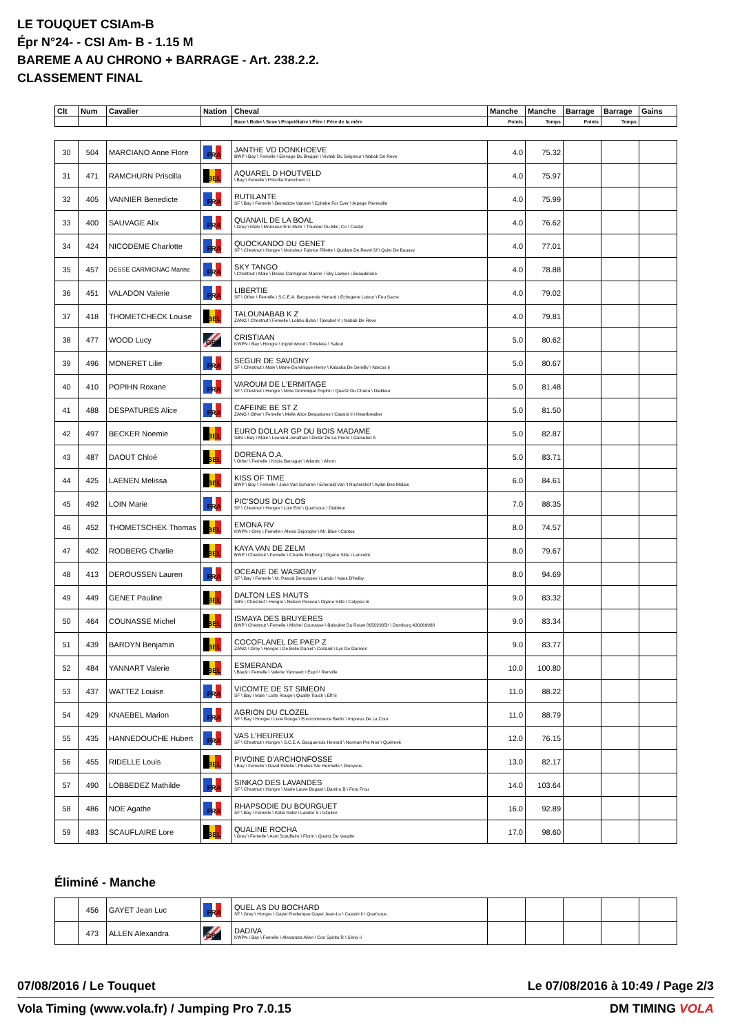LE TOUQUET CSIAm-B
Épr N°24- - CSI Am- B - 1.15 M
BAREME A AU CHRONO + BARRAGE - Art. 238.2.2.
CLASSEMENT FINAL
| Clt | Num | Cavalier | Nation | Cheval | Manche | Manche | Barrage | Barrage | Gains |
| --- | --- | --- | --- | --- | --- | --- | --- | --- | --- |
| | | | | Race \ Robe \ Sexe \ Propriétaire \ Père \ Père de la mère | Points | Temps | Points | Temps | |
| 30 | 504 | MARCIANO Anne Flore | FRA | JANTHE VD DONKHOEVE BWP \ Bay \ Femelle \ Elevage Du Blequin \ Vivaldi Du Seigneur \ Nabab De Reve | 4.0 | 75.32 | | | |
| 31 | 471 | RAMCHURN Priscilla | BEL | AQUAREL D HOUTVELD \ Bay \ Femelle \ Priscilla Ramchurn \ \ | 4.0 | 75.97 | | | |
| 32 | 405 | VANNIER Benedicte | FRA | RUTILANTE SF \ Bay \ Femelle \ Benedicte Vannier \ Ephebe For Ever \ Arpege Pierreville | 4.0 | 75.99 | | | |
| 33 | 400 | SAUVAGE Alix | FRA | QUANAIL DE LA BOAL \ Grey \ Male \ Monsieur Eric Muhr \ Thunder Du Blin, Co \ Castel | 4.0 | 76.62 | | | |
| 34 | 424 | NICODEME Charlotte | FRA | QUOCKANDO DU GENET SF \ Chestnut \ Hongre \ Monsieur Fabrice Fillette \ Quidam De Revel Sf \ Quito De Baussy | 4.0 | 77.01 | | | |
| 35 | 457 | DESSE CARMIGNAC Marine | FRA | SKY TANGO \ Chestnut \ Male \ Desse Carmignac Marine \ Sky Lawyer \ Beaudelaire | 4.0 | 78.88 | | | |
| 36 | 451 | VALADON Valerie | FRA | LIBERTIE SF \ Other \ Femelle \ S.C.E.A. Bacquenois Herrard \ Echogene Latour \ Feu Sacre | 4.0 | 79.02 | | | |
| 37 | 418 | THOMETCHECK Louise | BEL | TALOUNABAB K Z ZANG \ Chestnut \ Femelle \ Lobbo Bvba \ Taloubet K \ Nabab De Reve | 4.0 | 79.81 | | | |
| 38 | 477 | WOOD Lucy | GBR | CRISTIAAN KWPN \ Bay \ Hongre \ Ingrid Wood \ Timeless \ Saluut | 5.0 | 80.62 | | | |
| 39 | 496 | MONERET Lilie | FRA | SEGUR DE SAVIGNY SF \ Chestnut \ Male \ Marie-Dominique Henry \ Kalaska De Semilly \ Narcos Ii | 5.0 | 80.67 | | | |
| 40 | 410 | POPIHN Roxane | FRA | VAROUM DE L'ERMITAGE SF \ Chestnut \ Hongre \ Mme Dominique Popihn \ Quartz Du Chanu \ Diableur | 5.0 | 81.48 | | | |
| 41 | 488 | DESPATURES Alice | FRA | CAFEINE BE ST Z ZANG \ Other \ Femelle \ Melle Alice Despatures \ Cassini Ii \ Heartbreaker | 5.0 | 81.50 | | | |
| 42 | 497 | BECKER Noemie | BEL | EURO DOLLAR GP DU BOIS MADAME SBS \ Bay \ Male \ Leonard Jonathan \ Dollar De La Pierre \ Galoubet A | 5.0 | 82.87 | | | |
| 43 | 487 | DAOUT Chloé | BEL | DORENA O.A. \ Other \ Femelle \ Krizia Barragan \ Atlantic \ Ahorn | 5.0 | 83.71 | | | |
| 44 | 425 | LAENEN Melissa | BEL | KISS OF TIME BWP \ Bay \ Femelle \ Joke Van Scharen \ Emerald Van 't Ruytershof \ Aydin Des Malais | 6.0 | 84.61 | | | |
| 45 | 492 | LOIN Marie | FRA | PIC'SOUS DU CLOS SF \ Chestnut \ Hongre \ Loin Eric \ Quat'sous \ Diableur | 7.0 | 88.35 | | | |
| 46 | 452 | THOMETSCHEK Thomas | BEL | EMONA RV KWPN \ Grey \ Femelle \ Alexis Dejonghe \ Mr. Blue \ Cantos | 8.0 | 74.57 | | | |
| 47 | 402 | RODBERG Charlie | BEL | KAYA VAN DE ZELM BWP \ Chestnut \ Femelle \ Charlie Rodberg \ Ogano Sitte \ Lancelot | 8.0 | 79.67 | | | |
| 48 | 413 | DEROUSSEN Lauren | FRA | OCEANE DE WASIGNY SF \ Bay \ Femelle \ M. Pascal Deroussen \ Lando \ Naos D'helby | 8.0 | 94.69 | | | |
| 49 | 449 | GENET Pauline | BEL | DALTON LES HAUTS SBS \ Chestnut \ Hongre \ Nelson Pessoa \ Ogane Sitte \ Calypso Iii | 9.0 | 83.32 | | | |
| 50 | 464 | COUNASSE Michel | BEL | ISMAYA DES BRUYERES BWP \ Chestnut \ Femelle \ Michel Counasse \ Baloubet Du Rouet 89502905h \ Domburg 430069988 | 9.0 | 83.34 | | | |
| 51 | 439 | BARDYN Benjamin | BEL | COCOFLANEL DE PAEP Z ZANG \ Grey \ Hongre \ De Belie Daniel \ Corland \ Lys De Darmen | 9.0 | 83.77 | | | |
| 52 | 484 | YANNART Valerie | BEL | ESMERANDA \ Black \ Femelle \ Valerie Yannaert \ Espri \ Renville | 10.0 | 100.80 | | | |
| 53 | 437 | WATTEZ Louise | FRA | VICOMTE DE ST SIMEON SF \ Bay \ Male \ Liste Rouge \ Quality Touch \ Elf Iii | 11.0 | 88.22 | | | |
| 54 | 429 | KNAEBEL Marion | FRA | AGRION DU CLOZEL SF \ Bay \ Hongre \ Liste Rouge \ Eurocommerce Berlin \ Imprevu De La Cour | 11.0 | 88.79 | | | |
| 55 | 435 | HANNEDOUCHE Hubert | FRA | VAS L'HEUREUX SF \ Chestnut \ Hongre \ S.C.E.A. Bacquenois Herrard \ Norman Pre Noir \ Quelmek | 12.0 | 76.15 | | | |
| 56 | 455 | RIDELLE Louis | BEL | PIVOINE D'ARCHONFOSSE \ Bay \ Femelle \ David Ridelle \ Phelius Ste Hermelle \ Dionysos | 13.0 | 82.17 | | | |
| 57 | 490 | LOBBEDEZ Mathilde | FRA | SINKAO DES LAVANDES SF \ Chestnut \ Hongre \ Marie Laure Dugast \ Damiro B \ Frou Frou | 14.0 | 103.64 | | | |
| 58 | 486 | NOE Agathe | FRA | RHAPSODIE DU BOURGUET SF \ Bay \ Femelle \ Katia Ratel \ Landor S \ Uzelien | 16.0 | 92.89 | | | |
| 59 | 483 | SCAUFLAIRE Lore | BEL | QUALINE ROCHA \ Grey \ Femelle \ Axel Scauflaire \ Florin \ Quartz De Vauptin | 17.0 | 98.60 | | | |
Éliminé - Manche
| | 456 | GAYET Jean Luc | FRA | QUEL AS DU BOCHARD SF \ Grey \ Hongre \ Gayet Frederique Gayet Jean-Lu \ Cassini Ii \ Quat'sous | | | | | |
| | 473 | ALLEN Alexandra | GBR | DADIVA KWPN \ Bay \ Femelle \ Alexandra Allen \ Con Spirito R \ Silvio Ii | | | | | |
07/08/2016 / Le Touquet Le 07/08/2016 à 10:49 / Page 2/3
Vola Timing (www.vola.fr) / Jumping Pro 7.0.15 DM TIMING VOLA